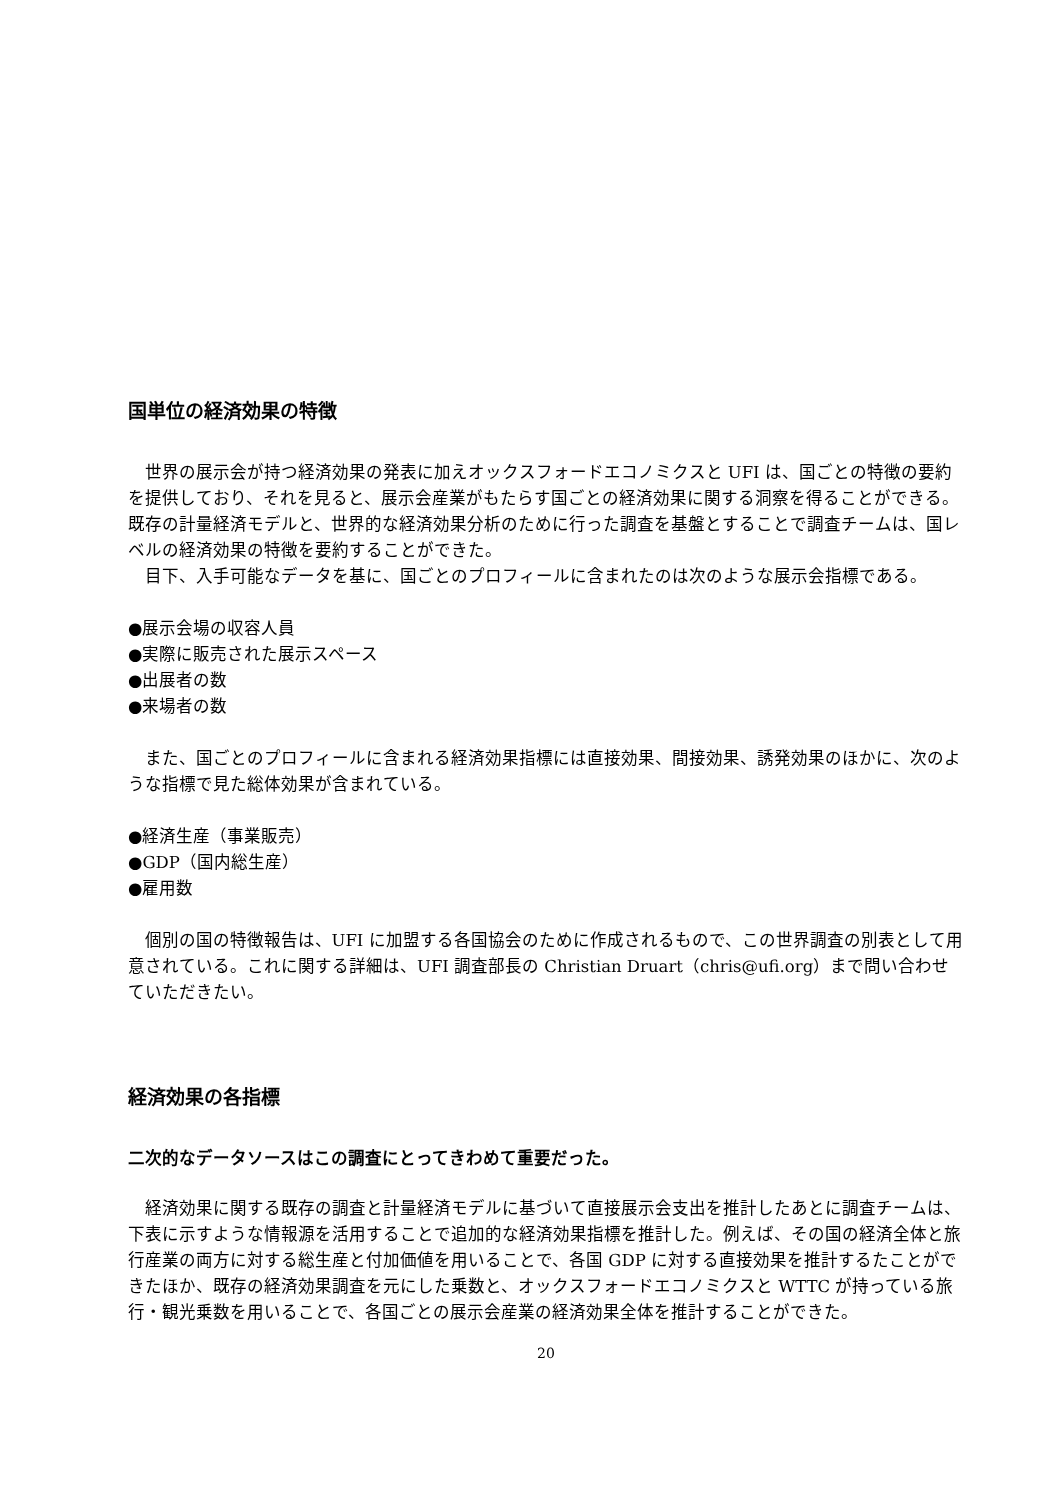国単位の経済効果の特徴
世界の展示会が持つ経済効果の発表に加えオックスフォードエコノミクスと UFI は、国ごとの特徴の要約を提供しており、それを見ると、展示会産業がもたらす国ごとの経済効果に関する洞察を得ることができる。既存の計量経済モデルと、世界的な経済効果分析のために行った調査を基盤とすることで調査チームは、国レベルの経済効果の特徴を要約することができた。
目下、入手可能なデータを基に、国ごとのプロフィールに含まれたのは次のような展示会指標である。
●展示会場の収容人員
●実際に販売された展示スペース
●出展者の数
●来場者の数
また、国ごとのプロフィールに含まれる経済効果指標には直接効果、間接効果、誘発効果のほかに、次のような指標で見た総体効果が含まれている。
●経済生産（事業販売）
●GDP（国内総生産）
●雇用数
個別の国の特徴報告は、UFI に加盟する各国協会のために作成されるもので、この世界調査の別表として用意されている。これに関する詳細は、UFI 調査部長の Christian Druart（chris@ufi.org）まで問い合わせていただきたい。
経済効果の各指標
二次的なデータソースはこの調査にとってきわめて重要だった。
経済効果に関する既存の調査と計量経済モデルに基づいて直接展示会支出を推計したあとに調査チームは、下表に示すような情報源を活用することで追加的な経済効果指標を推計した。例えば、その国の経済全体と旅行産業の両方に対する総生産と付加価値を用いることで、各国 GDP に対する直接効果を推計するたことができたほか、既存の経済効果調査を元にした乗数と、オックスフォードエコノミクスと WTTC が持っている旅行・観光乗数を用いることで、各国ごとの展示会産業の経済効果全体を推計することができた。
20